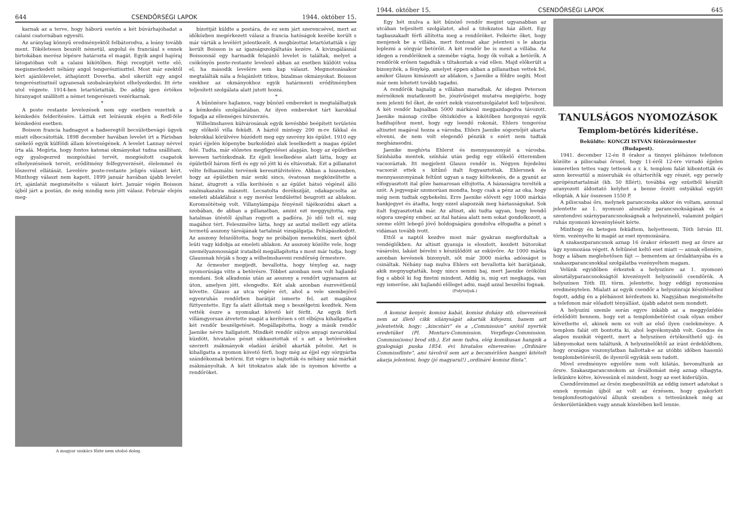644 CSENDŐRSÉGI LAPOK 1944. október 15.
karnak az a terve, hogy háború esetén a két búvárhajóhadat a calaisi csatornában egyesíti.
Az aránylag könnyű eredményektől felbátorodva, a leány tovább ment. Tökéletesen beszélt németül, angolul és franciául s ennek birtokában merész lépésre határozta el magát. Egyik angol hajóraj látogatóban volt a calaisi kikötőben. Régi receptjét vette elő, megismerkedett néhány angol tengerésztiszttel. Most már ezektől kért ajánlólevelet, áthajózott Doverba, ahol sikerült egy angol tengerésztisztnél ugyanesak szobaleányként elhelyezkedni. Itt érte utol végzete. 1914-ben letartóztatták. De addig igen értékes hiranyagot szállított a német tengerészeti vezérkarnak.
*
A poste restante levelezések nem egy esetben vezettek a kémkedés felderítésére. Láttuk ezt leírásunk elején a Redl-féle kémkedési esetben.
Boisson francia hadnagyot a hadseregtől becsületbevágó ügyek miatt elbocsátották. 1898 december havában levelet írt a Párisban székelő egyik külföldi állam követségének. A levelet Lannay névvel írta alá. Megírta, hogy fontos katonai okmányokat tudna szállítani, egy gyalogezred mozgósítási tervét, mozgósított csapatok elhelyezésének tervét, erődítmény felfegyverzését, élelemmel és lőszerrel ellátását. Levelére poste-restante jeligés választ kért. Minthogy választ nem kapott, 1899 január havában újabb levelet írt, ajánlatát megismételte s választ kért. Január végén Boisson újból járt a postán, de még mindig nem jött válasz. Február elején meg-
A magyar szakács főzte nem utolsó dolog.
bízottját küldte a postára, de ez sem járt szerencsével, mert az időközben megérkezett válasz a francia hatóságok kezébe került s már várták a levélért jelentkezőt. A megbízottat letartóztatták s így került Boisson is az igazságszolgáltatás kezére. A kivizsgálásnál Boissonnál egy harmadik felajánló levelet is találtak, melyet a csökönyös poste-restante levelező abban az esetben küldött volna el, ha második levelére sem kap választ. Megmotozásakor megtalálták nála a felajánlott titkos, bizalmas okmányokat. Boisson ezekhez az okmányokhoz egyik határmenti erődítményben teljesített szolgálata alatt jutott hozzá.
*
A bűnözésre hajlamos, vagy bűnöző embereket is megtalálhatjuk a kémkedés szolgálatában. Az ilyen embereket tárt karokkal fogadja az ellenséges hírszerzés.
Wilhelmshaven külvárosának egyik kevésbbé beépített területén egy előkelő villa feküdt. A háztól mintegy 200 m-re fákkal és bokrokkal körülvéve húzódott meg egy szerény kis épület. 1910 egy nyári éjjelén köpenybe burkolódzó alak leselkedett a magas épület felé. Tudta, már előzetes megfigyelései alapján, hogy az épületben kevesen tartózkodnak. Ez éjjeli leselkedése alatt látta, hogy az épületből három férfi és egy nő jött ki és eltávoztak. Ezt a pillanatot vélte felhasználni tervének keresztülvitelére. Abban a hiszemben, hogy az épületben már senki sincs, óvatosan megközelítette a házat, átugrott a villa kerítésén s az épület hátsó végénél álló szalmakazalra mászott. Lecsatolta derékszíját, odakapcsolta az emeleti ablakfához s egy merész lendülettel beugrott az ablakon. Koromsötétség volt. Villanylámpája fényénél tájékozódni akart a szobában, de abban a pillanatban, amint ezt meggyujtotta, egy hatalmas ütéstől ájultan rogyott a padlóra. Jó idő telt el, mig magához tért. Feleszmélve látta, hogy az asztal mellett egy atléta termetű asszony táreájának tartalmát vizsgálgatja. Feltápászkodott. Az asszony felszólította, hogy ne próbáljon menekülni, mert újból leüti vagy kidobja az emeleti ablakon. Az asszony közölte vele, hogy személyazonosságát irataiból megállapította s most már tudja, hogy Glaussnak hívják s hogy a wilhelmshaveni rendőrség őrmestere.
Az őrmester megijedt, bevallotta, hogy tényleg az, nagy nyomorúsága vitte a betörésre. Többet azonban nem volt hajlandó mondani. Sok alkudozás után az asszony a rendőrt ugyanazon az úton, amelyen jött, elengedte. Két alak azonban észrevétlenül követte. Glauss az utca végére ért, ahol a vele szembejövő egyenruhás rendőrben barátját ismerte fel, azt magához füttyentette. Egy fa alatt állottak meg s beszélgetni kezdtek. Nem vették észre a nyomukat követő két férfit. Az egyik férfi villámgyorsan átvetette magát a kerítésen s ott elbújva kihallgatta a két rendőr beszélgetését. Megállapította, hogy a másik rendőr Jaenike névre hallgatott. Mindkét rendőr súlyos anyagi zavarokkal küzdött, hivatalos pénzt sikkasztottak el s azt a betöréseken szerzett zsákmányok eladási árából akarták pótolni. Azt is kihallgatta a nyomon követő férfi, hogy még az éjjel egy sörgyárba szándékoznak betörni. Ezt végre is hajtották és néhány száz márkát zsákmányoltak. A két titokzatos alak ide is nyomon követte a rendőröket.
1944. október 15. CSENDŐRSÉGI LAPOK 645
Egy hét mulva a két bűnöző rendőr megint ugyanabban az utcában teljesített szolgálatot, ahol a titokzatos ház állott. Egy tagbaszakadt férfi állította meg a rendőröket. Felkérte őket, hogy menjenek be a villába, mert fontosat akar jelenteni s le akarja leplezni a sörgyár betörőit. A két rendőr be is ment a villába. Az idegen a rendőröknek a szemébe vágta, hogy ők voltak a betörők. A rendőrök erősen tagadták s tiltakoztak a vád ellen. Majd előkerült a bizonyíték, a fénykép, amelyet éppen abban a pillanatban vettek fel, amikor Glauss kimászott az ablakon, s Jaenike a földre segíti. Most már nem lehetett tovább tagadni.
A rendőrök hajnalig a villában maradtak. Az idegen Peterson mérnöknek mutatkozott be, jószívűséget mutatva megígérte, hogy nem jelenti fel őket, de ezért nekik viszontszolgálatot kell teljesíteni. A két rendőr hajnalban 5000 márkával meggazdagodva távozott. Jaenike másnap civilbe öltözködve a kikötőben horgonyzó egyik hadihajóhoz ment, hogy egy leendő rokonát, Ehlers tengerész altisztet magával hozza a városba. Ehlers Jaenike sógornőjét akarta elvenni, de nem volt elegendő pénzük s ezért nem tudtak megházasodni.
Jaenike meghívta Ehlerst és mennyasszonyát a városba. Színházba mentek, színház után pedig egy előkelő étteremben vacsoráztak. Itt megjelent Glauss rendőr is. Négyen fejedelmi vacsorát ettek s kitűnő italt fogyasztottak. Ehlersnek és mennyasszonyának feltűnt ugyan a nagy költekezés, de a gyanút az elfogyasztott ital gőze hamarosan elfojtotta. A házasságra terelték a szót. A jegyespár szomorúan mondta, hogy csak a pénz az oka, hogy még nem tudtak egybekelni. Erre Jaenike elővett egy 1000 márkás bankjegyet és átadta, hogy ezzel alapozzák meg háztasságukat. Sok italt fogyasztottak már. Az altiszt, aki tudta ugyan, hogy leendő sógora szegény ember, az ital hatása alatt nem sokat gondolkozott, a szeme előtt lebegő jövő boldogságára gondolva elfogadta a pénzt s vidáman tovább ivott.
Ettől a naptól kezdve most már gyakran megfordultak a vendéglőkben. Az altiszt gyanuja is eloszlott, kezdett bútorokat vásárolni, lakást bérelni s készülődött az esküvőre. Az 1000 márka azonban kevésnek bizonyult, sőt már 3000 márka adósságot is csináltak. Néhány nap mulva Ehlers ezt bevallotta két barátjának, akik megnyugtatták, hogy nincs semmi baj, mert Jaenike örökölni fog s abból ki fog fizetni mindent. Addig is, mig ezt megkapja, van egy ismerőse, aki hajlandó előleget adni, majd azzal beszélni fognak.
(Folytatjuk.)
A komisz kenyér, komisz kabát, komisz dohány stb. elnevezések nem az illető cikk silányságát akarták kifejezni, hanem azt jelentették, hogy: „kincstári" és a „Commission" szótól nyerték eredetüket (Pl. Monturs-Commission, Verpflegs-Commission, Commiss(ions) brod stb.). Ezt nem tudva, elég komikusan hangzik a gyalogsági puska 1854. évi hivatalos elnevezése: „Ordinäre Commissflinte", ami távolról sem azt a becsmérlően hangzó kitételt akarja jelenteni, hogy (jó magyarul!) „ordináré komisz flinta".
TANULSÁGOS NYOMOZÁSOK
Templom-betörés kiderítése.
Beküldte: KONCZI ISTVÁN főtörzsőrmester
(Budapest).
1941. december 12-én 8 órakor a tinnyei pléhános telefonon közölte a piliscsabai őrssel, hogy 11-éről 12-ére virradó éjjelen ismeretlen tettes vagy tettesek a r. k. templom falát kibontották és azon keresztül a miseruhák és oltárterítők egy részét, egy persely aprópénztartalmát (kb. 50 fillért), továbbá egy ezüstből készült aranyozott áldoztató kelyhet a benne őrzött ostyákkal együtt ellopták. A kár összesen 1550 P.
A piliscsabai őrs, melynek parancsnoka akkor én voltam, azonnal jelentette az 1. nyomozó alosztály parancsnokságának és a szentendrei szárnyparancsnokságnak a helyszinelő, valamint polgári ruhás nyomozó kivezénylését kérte.
Minthogy én betegen feküdtem, helyettesem, Tóth István III. törm. vezényelte ki magát az eset nyomozására.
A szakaszparancsnok aznap 16 órakor érkezett meg az őrsre az ügy nyomozása végett. A feltűnést keltő eset miatt — annak ellenére, hogy a lábam meglehetősen fájt — bementem az őrslaktanyába és a szakaszparancsnokkal szolgálatba vezényeltem magam.
Velünk egyidőben érkeztek a helyszínre az 1. nyomozó alosztályparancsnokságtól kivezényelt helyszinelő csendőrök. A helyszínen Tóth III. törm. jelentette, hogy eddigi nyomozása eredménytelen. Mialatt az egyik csendőr a helyszinrajz készítéséhez fogott, addig én a plébánost kérdeztem ki. Nagyjában megismételte a telefonon már előadott tényállást, újabb adatot nem mondott.
A helyszíni szemle során egyre inkább az a meggyőződés érlelődött bennem, hogy ezt a templombetörést csak olyan ember követhette el, akinek nem ez volt az első ilyen cselekménye. A templom falát ott bontotta ki, ahol legvékonyabb volt. Gondos és alapos munkát végzett, mert a helyszínen értékesíthető ujj- és lábnyomokat nem találtunk. A helyszinelőktől az iránt érdeklődtem, hogy országos viszonylatban hallottak-e az utóbbi időben hasonló templombetörésről, de ilyenről egyikük sem tudott.
Mivel eredményre egyelőre nem volt kilátás, bevonultunk az őrsre. Szakaszparancsnokom az őrsállomást még aznap elhagyta, lelkünkre kötve, kövessünk el mindent, hogy az eset kiderüljön.
Csendőreimmel az őrsön megbeszéltük az eddig ismert adatokat s ennek nyomán újból az volt az érzésem, hogy gyakorlott templomfosztogatóval állunk szemben s tettesünknek még az őrskerületünkben vagy annak közelében kell lennie.